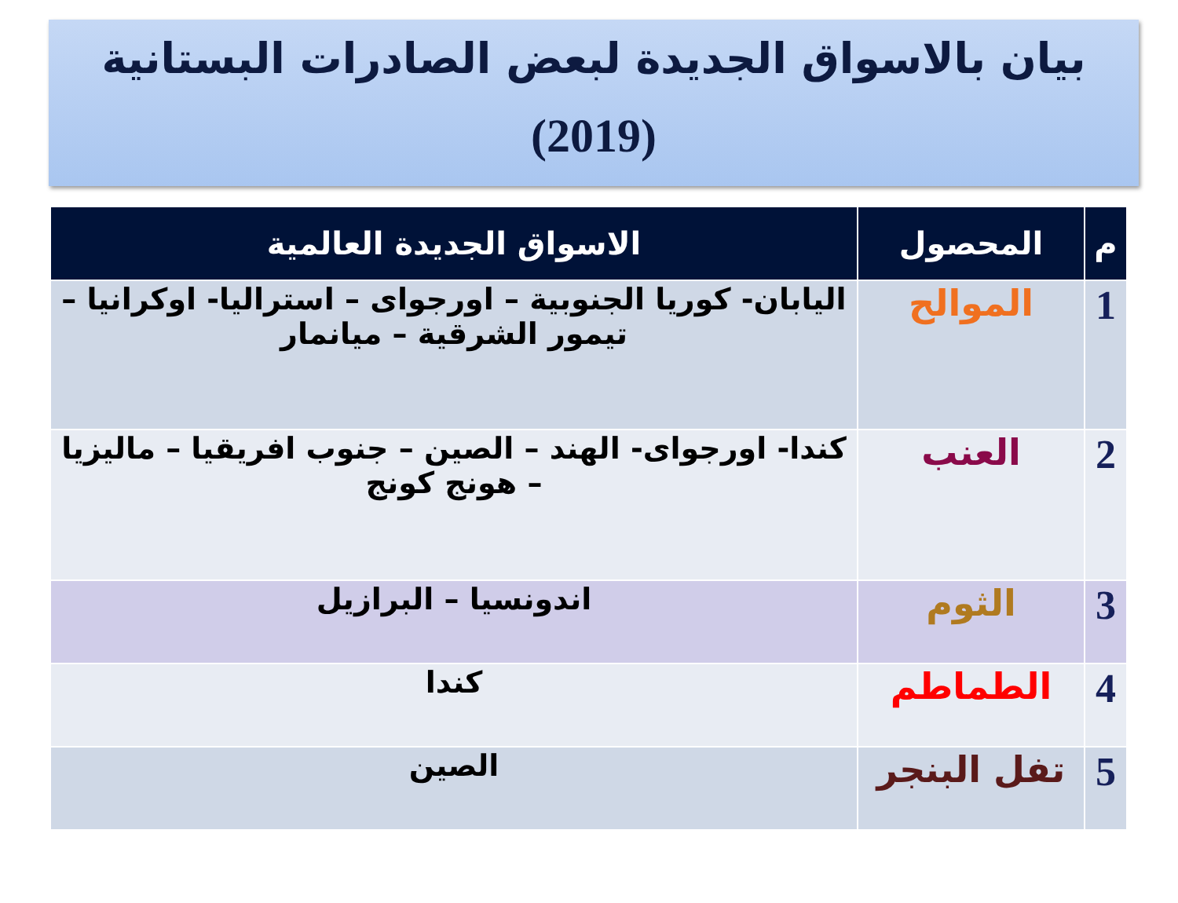بيان بالاسواق الجديدة لبعض الصادرات البستانية
(2019)
| م | المحصول | الاسواق الجديدة العالمية |
| --- | --- | --- |
| 1 | الموالح | اليابان- كوريا الجنوبية – اورجواى – استراليا- اوكرانيا – تيمور الشرقية – ميانمار |
| 2 | العنب | كندا- اورجواى- الهند – الصين – جنوب افريقيا – ماليزيا – هونج كونج |
| 3 | الثوم | اندونسيا – البرازيل |
| 4 | الطماطم | كندا |
| 5 | تفل البنجر | الصين |